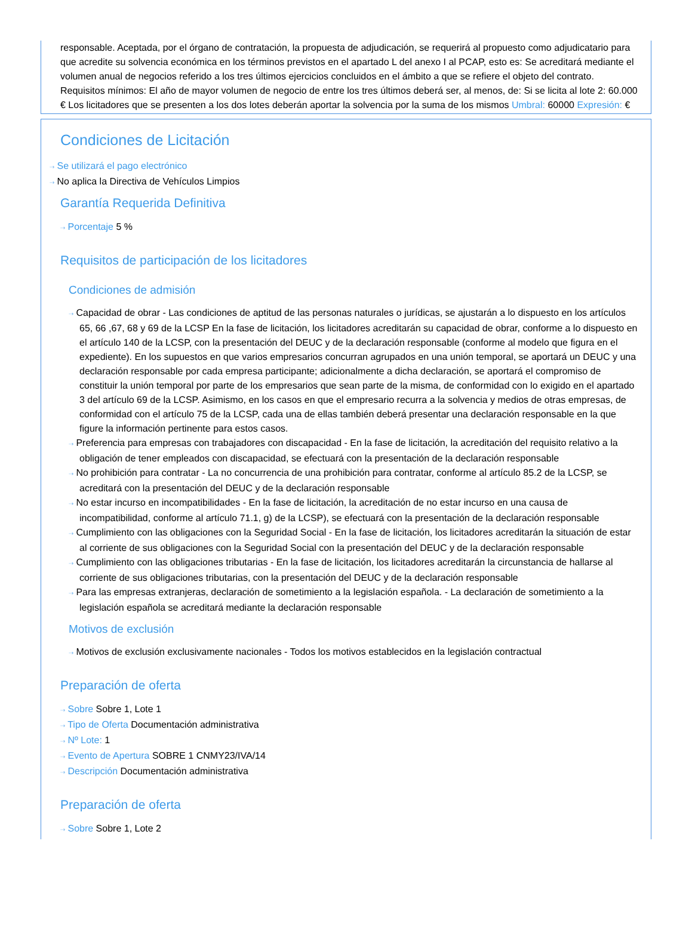responsable. Aceptada, por el órgano de contratación, la propuesta de adjudicación, se requerirá al propuesto como adjudicatario para que acredite su solvencia económica en los términos previstos en el apartado L del anexo I al PCAP, esto es: Se acreditará mediante el volumen anual de negocios referido a los tres últimos ejercicios concluidos en el ámbito a que se refiere el objeto del contrato. Requisitos mínimos: El año de mayor volumen de negocio de entre los tres últimos deberá ser, al menos, de: Si se licita al lote 2: 60.000 € Los licitadores que se presenten a los dos lotes deberán aportar la solvencia por la suma de los mismos Umbral: 60000 Expresión: €
Condiciones de Licitación
⇢ Se utilizará el pago electrónico
⇢ No aplica la Directiva de Vehículos Limpios
Garantía Requerida Definitiva
⇢ Porcentaje 5 %
Requisitos de participación de los licitadores
Condiciones de admisión
⇢ Capacidad de obrar - Las condiciones de aptitud de las personas naturales o jurídicas, se ajustarán a lo dispuesto en los artículos 65, 66 ,67, 68 y 69 de la LCSP En la fase de licitación, los licitadores acreditarán su capacidad de obrar, conforme a lo dispuesto en el artículo 140 de la LCSP, con la presentación del DEUC y de la declaración responsable (conforme al modelo que figura en el expediente). En los supuestos en que varios empresarios concurran agrupados en una unión temporal, se aportará un DEUC y una declaración responsable por cada empresa participante; adicionalmente a dicha declaración, se aportará el compromiso de constituir la unión temporal por parte de los empresarios que sean parte de la misma, de conformidad con lo exigido en el apartado 3 del artículo 69 de la LCSP. Asimismo, en los casos en que el empresario recurra a la solvencia y medios de otras empresas, de conformidad con el artículo 75 de la LCSP, cada una de ellas también deberá presentar una declaración responsable en la que figure la información pertinente para estos casos.
⇢ Preferencia para empresas con trabajadores con discapacidad - En la fase de licitación, la acreditación del requisito relativo a la obligación de tener empleados con discapacidad, se efectuará con la presentación de la declaración responsable
⇢ No prohibición para contratar - La no concurrencia de una prohibición para contratar, conforme al artículo 85.2 de la LCSP, se acreditará con la presentación del DEUC y de la declaración responsable
⇢ No estar incurso en incompatibilidades - En la fase de licitación, la acreditación de no estar incurso en una causa de incompatibilidad, conforme al artículo 71.1, g) de la LCSP), se efectuará con la presentación de la declaración responsable
⇢ Cumplimiento con las obligaciones con la Seguridad Social - En la fase de licitación, los licitadores acreditarán la situación de estar al corriente de sus obligaciones con la Seguridad Social con la presentación del DEUC y de la declaración responsable
⇢ Cumplimiento con las obligaciones tributarias - En la fase de licitación, los licitadores acreditarán la circunstancia de hallarse al corriente de sus obligaciones tributarias, con la presentación del DEUC y de la declaración responsable
⇢ Para las empresas extranjeras, declaración de sometimiento a la legislación española. - La declaración de sometimiento a la legislación española se acreditará mediante la declaración responsable
Motivos de exclusión
⇢ Motivos de exclusión exclusivamente nacionales - Todos los motivos establecidos en la legislación contractual
Preparación de oferta
⇢ Sobre Sobre 1, Lote 1
⇢ Tipo de Oferta Documentación administrativa
⇢ Nº Lote: 1
⇢ Evento de Apertura SOBRE 1 CNMY23/IVA/14
⇢ Descripción Documentación administrativa
Preparación de oferta
⇢ Sobre Sobre 1, Lote 2